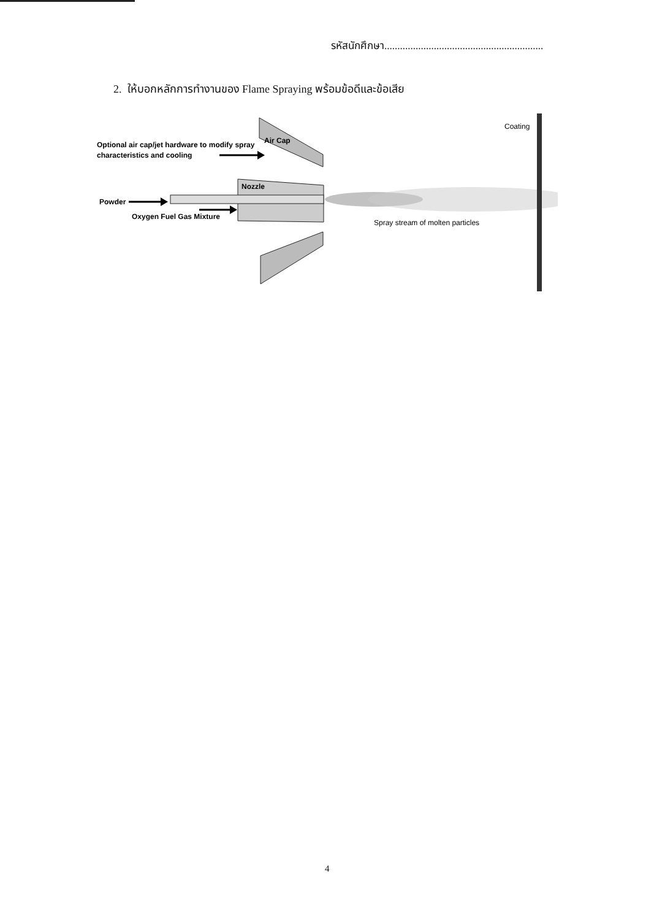รหัสนักศึกษา.............................................................
2. ให้บอกหลักการทำงานของ Flame Spraying พร้อมข้อดีและข้อเสีย
Air Cap
Optional air cap/jet hardware to modify spray
characteristics and cooling
Nozzle
Powder
Oxygen Fuel Gas Mixture
Spray stream of molten particles
Coating
4